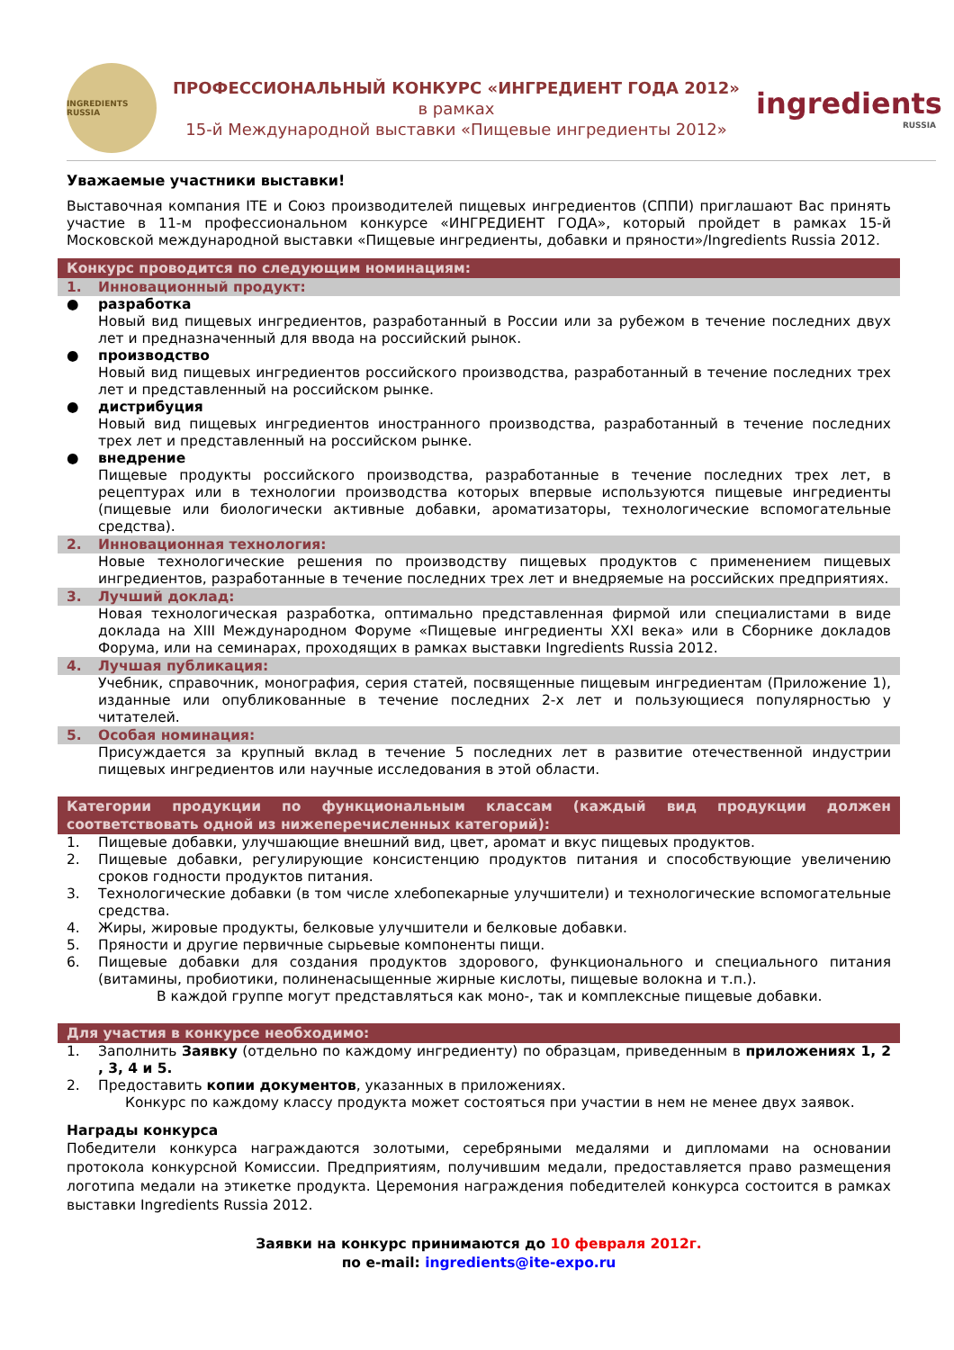INGREDIENTS RUSSIA
ПРОФЕССИОНАЛЬНЫЙ КОНКУРС «ИНГРЕДИЕНТ ГОДА 2012»
в рамках
15-й Международной выставки «Пищевые ингредиенты 2012»
ingredients
RUSSIA
Уважаемые участники выставки!
Выставочная компания ITE и Союз производителей пищевых ингредиентов (СППИ) приглашают Вас принять участие в 11-м профессиональном конкурсе «ИНГРЕДИЕНТ ГОДА», который пройдет в рамках 15-й Московской международной выставки «Пищевые ингредиенты, добавки и пряности»/Ingredients Russia 2012.
Конкурс проводится по следующим номинациям:
1. Инновационный продукт:
● разработка
Новый вид пищевых ингредиентов, разработанный в России или за рубежом в течение последних двух лет и предназначенный для ввода на российский рынок.
● производство
Новый вид пищевых ингредиентов российского производства, разработанный в течение последних трех лет и представленный на российском рынке.
● дистрибуция
Новый вид пищевых ингредиентов иностранного производства, разработанный в течение последних трех лет и представленный на российском рынке.
● внедрение
Пищевые продукты российского производства, разработанные в течение последних трех лет, в рецептурах или в технологии производства которых впервые используются пищевые ингредиенты (пищевые или биологически активные добавки, ароматизаторы, технологические вспомогательные средства).
2. Инновационная технология:
Новые технологические решения по производству пищевых продуктов с применением пищевых ингредиентов, разработанные в течение последних трех лет и внедряемые на российских предприятиях.
3. Лучший доклад:
Новая технологическая разработка, оптимально представленная фирмой или специалистами в виде доклада на XIII Международном Форуме «Пищевые ингредиенты XXI века» или в Сборнике докладов Форума, или на семинарах, проходящих в рамках выставки Ingredients Russia 2012.
4. Лучшая публикация:
Учебник, справочник, монография, серия статей, посвященные пищевым ингредиентам (Приложение 1), изданные или опубликованные в течение последних 2-х лет и пользующиеся популярностью у читателей.
5. Особая номинация:
Присуждается за крупный вклад в течение 5 последних лет в развитие отечественной индустрии пищевых ингредиентов или научные исследования в этой области.
Категории продукции по функциональным классам (каждый вид продукции должен соответствовать одной из нижеперечисленных категорий):
1. Пищевые добавки, улучшающие внешний вид, цвет, аромат и вкус пищевых продуктов.
2. Пищевые добавки, регулирующие консистенцию продуктов питания и способствующие увеличению сроков годности продуктов питания.
3. Технологические добавки (в том числе хлебопекарные улучшители) и технологические вспомогательные средства.
4. Жиры, жировые продукты, белковые улучшители и белковые добавки.
5. Пряности и другие первичные сырьевые компоненты пищи.
6. Пищевые добавки для создания продуктов здорового, функционального и специального питания (витамины, пробиотики, полиненасыщенные жирные кислоты, пищевые волокна и т.п.).
В каждой группе могут представляться как моно-, так и комплексные пищевые добавки.
Для участия в конкурсе необходимо:
1. Заполнить Заявку (отдельно по каждому ингредиенту) по образцам, приведенным в приложениях 1, 2 , 3, 4 и 5.
2. Предоставить копии документов, указанных в приложениях.
Конкурс по каждому классу продукта может состояться при участии в нем не менее двух заявок.
Награды конкурса
Победители конкурса награждаются золотыми, серебряными медалями и дипломами на основании протокола конкурсной Комиссии. Предприятиям, получившим медали, предоставляется право размещения логотипа медали на этикетке продукта. Церемония награждения победителей конкурса состоится в рамках выставки Ingredients Russia 2012.
Заявки на конкурс принимаются до 10 февраля 2012г.
по e-mail: ingredients@ite-expo.ru